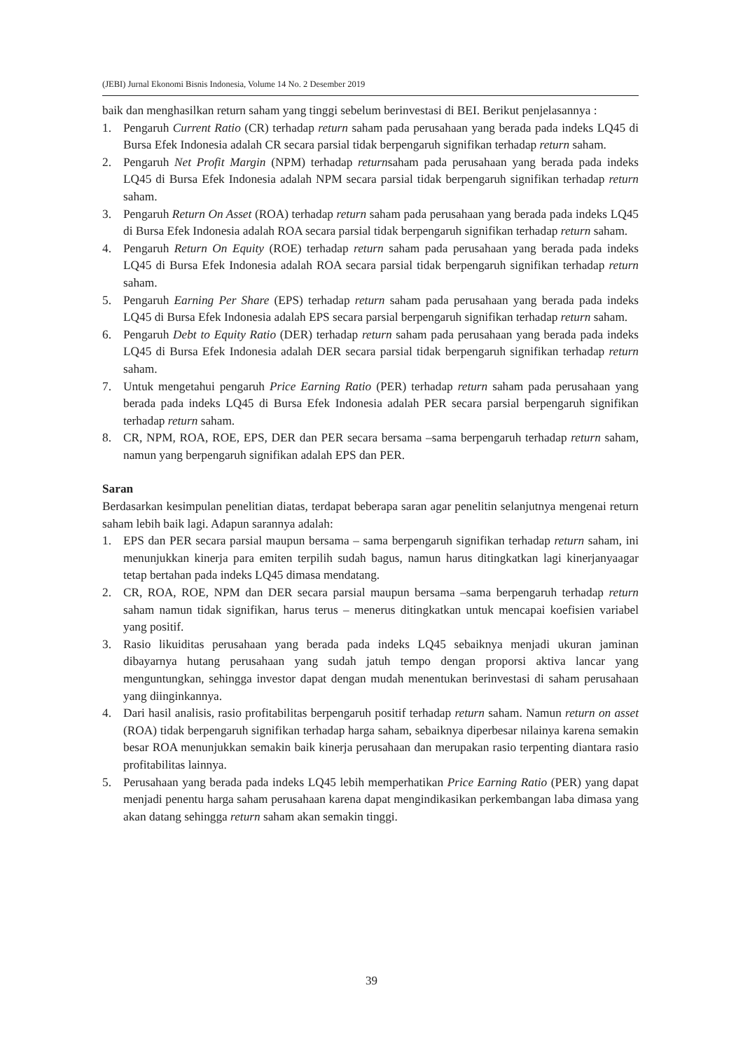(JEBI) Jurnal Ekonomi Bisnis Indonesia, Volume 14 No. 2 Desember 2019
baik dan menghasilkan return saham yang tinggi sebelum berinvestasi di BEI. Berikut penjelasannya :
1. Pengaruh Current Ratio (CR) terhadap return saham pada perusahaan yang berada pada indeks LQ45 di Bursa Efek Indonesia adalah CR secara parsial tidak berpengaruh signifikan terhadap return saham.
2. Pengaruh Net Profit Margin (NPM) terhadap returnsaham pada perusahaan yang berada pada indeks LQ45 di Bursa Efek Indonesia adalah NPM secara parsial tidak berpengaruh signifikan terhadap return saham.
3. Pengaruh Return On Asset (ROA) terhadap return saham pada perusahaan yang berada pada indeks LQ45 di Bursa Efek Indonesia adalah ROA secara parsial tidak berpengaruh signifikan terhadap return saham.
4. Pengaruh Return On Equity (ROE) terhadap return saham pada perusahaan yang berada pada indeks LQ45 di Bursa Efek Indonesia adalah ROA secara parsial tidak berpengaruh signifikan terhadap return saham.
5. Pengaruh Earning Per Share (EPS) terhadap return saham pada perusahaan yang berada pada indeks LQ45 di Bursa Efek Indonesia adalah EPS secara parsial berpengaruh signifikan terhadap return saham.
6. Pengaruh Debt to Equity Ratio (DER) terhadap return saham pada perusahaan yang berada pada indeks LQ45 di Bursa Efek Indonesia adalah DER secara parsial tidak berpengaruh signifikan terhadap return saham.
7. Untuk mengetahui pengaruh Price Earning Ratio (PER) terhadap return saham pada perusahaan yang berada pada indeks LQ45 di Bursa Efek Indonesia adalah PER secara parsial berpengaruh signifikan terhadap return saham.
8. CR, NPM, ROA, ROE, EPS, DER dan PER secara bersama –sama berpengaruh terhadap return saham, namun yang berpengaruh signifikan adalah EPS dan PER.
Saran
Berdasarkan kesimpulan penelitian diatas, terdapat beberapa saran agar penelitin selanjutnya mengenai return saham lebih baik lagi. Adapun sarannya adalah:
1. EPS dan PER secara parsial maupun bersama – sama berpengaruh signifikan terhadap return saham, ini menunjukkan kinerja para emiten terpilih sudah bagus, namun harus ditingkatkan lagi kinerjanyaagar tetap bertahan pada indeks LQ45 dimasa mendatang.
2. CR, ROA, ROE, NPM dan DER secara parsial maupun bersama –sama berpengaruh terhadap return saham namun tidak signifikan, harus terus – menerus ditingkatkan untuk mencapai koefisien variabel yang positif.
3. Rasio likuiditas perusahaan yang berada pada indeks LQ45 sebaiknya menjadi ukuran jaminan dibayarnya hutang perusahaan yang sudah jatuh tempo dengan proporsi aktiva lancar yang menguntungkan, sehingga investor dapat dengan mudah menentukan berinvestasi di saham perusahaan yang diinginkannya.
4. Dari hasil analisis, rasio profitabilitas berpengaruh positif terhadap return saham. Namun return on asset (ROA) tidak berpengaruh signifikan terhadap harga saham, sebaiknya diperbesar nilainya karena semakin besar ROA menunjukkan semakin baik kinerja perusahaan dan merupakan rasio terpenting diantara rasio profitabilitas lainnya.
5. Perusahaan yang berada pada indeks LQ45 lebih memperhatikan Price Earning Ratio (PER) yang dapat menjadi penentu harga saham perusahaan karena dapat mengindikasikan perkembangan laba dimasa yang akan datang sehingga return saham akan semakin tinggi.
39